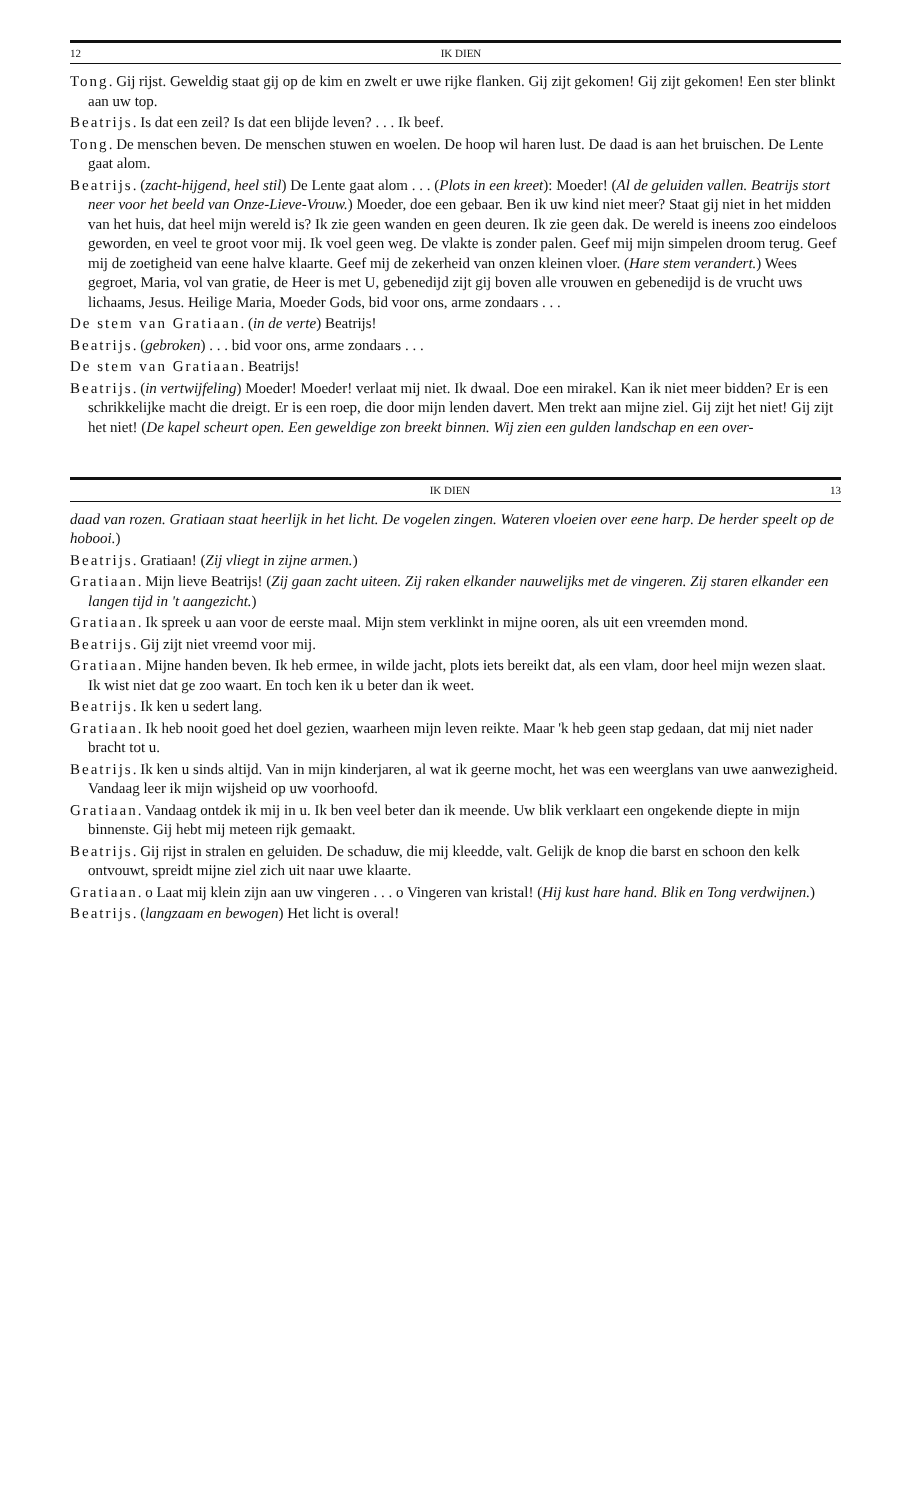12 IK DIEN
Tong. Gij rijst. Geweldig staat gij op de kim en zwelt er uwe rijke flanken. Gij zijt gekomen! Gij zijt gekomen! Een ster blinkt aan uw top.
Beatrijs. Is dat een zeil? Is dat een blijde leven? . . . Ik beef.
Tong. De menschen beven. De menschen stuwen en woelen. De hoop wil haren lust. De daad is aan het bruischen. De Lente gaat alom.
Beatrijs. (zacht-hijgend, heel stil) De Lente gaat alom . . . (Plots in een kreet): Moeder! (Al de geluiden vallen. Beatrijs stort neer voor het beeld van Onze-Lieve-Vrouw.) Moeder, doe een gebaar. Ben ik uw kind niet meer? Staat gij niet in het midden van het huis, dat heel mijn wereld is? Ik zie geen wanden en geen deuren. Ik zie geen dak. De wereld is ineens zoo eindeloos geworden, en veel te groot voor mij. Ik voel geen weg. De vlakte is zonder palen. Geef mij mijn simpelen droom terug. Geef mij de zoetigheid van eene halve klaarte. Geef mij de zekerheid van onzen kleinen vloer. (Hare stem verandert.) Wees gegroet, Maria, vol van gratie, de Heer is met U, gebenedijd zijt gij boven alle vrouwen en gebenedijd is de vrucht uws lichaams, Jesus. Heilige Maria, Moeder Gods, bid voor ons, arme zondaars . . .
De stem van Gratiaan. (in de verte) Beatrijs!
Beatrijs. (gebroken) . . . bid voor ons, arme zondaars . . .
De stem van Gratiaan. Beatrijs!
Beatrijs. (in vertwijfeling) Moeder! Moeder! verlaat mij niet. Ik dwaal. Doe een mirakel. Kan ik niet meer bidden? Er is een schrikkelijke macht die dreigt. Er is een roep, die door mijn lenden davert. Men trekt aan mijne ziel. Gij zijt het niet! Gij zijt het niet! (De kapel scheurt open. Een geweldige zon breekt binnen. Wij zien een gulden landschap en een over-
IK DIEN 13
daad van rozen. Gratiaan staat heerlijk in het licht. De vogelen zingen. Wateren vloeien over eene harp. De herder speelt op de hobooi.)
Beatrijs. Gratiaan! (Zij vliegt in zijne armen.)
Gratiaan. Mijn lieve Beatrijs! (Zij gaan zacht uiteen. Zij raken elkander nauwelijks met de vingeren. Zij staren elkander een langen tijd in 't aangezicht.)
Gratiaan. Ik spreek u aan voor de eerste maal. Mijn stem verklinkt in mijne ooren, als uit een vreemden mond.
Beatrijs. Gij zijt niet vreemd voor mij.
Gratiaan. Mijne handen beven. Ik heb ermee, in wilde jacht, plots iets bereikt dat, als een vlam, door heel mijn wezen slaat. Ik wist niet dat ge zoo waart. En toch ken ik u beter dan ik weet.
Beatrijs. Ik ken u sedert lang.
Gratiaan. Ik heb nooit goed het doel gezien, waarheen mijn leven reikte. Maar 'k heb geen stap gedaan, dat mij niet nader bracht tot u.
Beatrijs. Ik ken u sinds altijd. Van in mijn kinderjaren, al wat ik geerne mocht, het was een weerglans van uwe aanwezigheid. Vandaag leer ik mijn wijsheid op uw voorhoofd.
Gratiaan. Vandaag ontdek ik mij in u. Ik ben veel beter dan ik meende. Uw blik verklaart een ongekende diepte in mijn binnenste. Gij hebt mij meteen rijk gemaakt.
Beatrijs. Gij rijst in stralen en geluiden. De schaduw, die mij kleedde, valt. Gelijk de knop die barst en schoon den kelk ontvouwt, spreidt mijne ziel zich uit naar uwe klaarte.
Gratiaan. o Laat mij klein zijn aan uw vingeren . . . o Vingeren van kristal! (Hij kust hare hand. Blik en Tong verdwijnen.)
Beatrijs. (langzaam en bewogen) Het licht is overal!